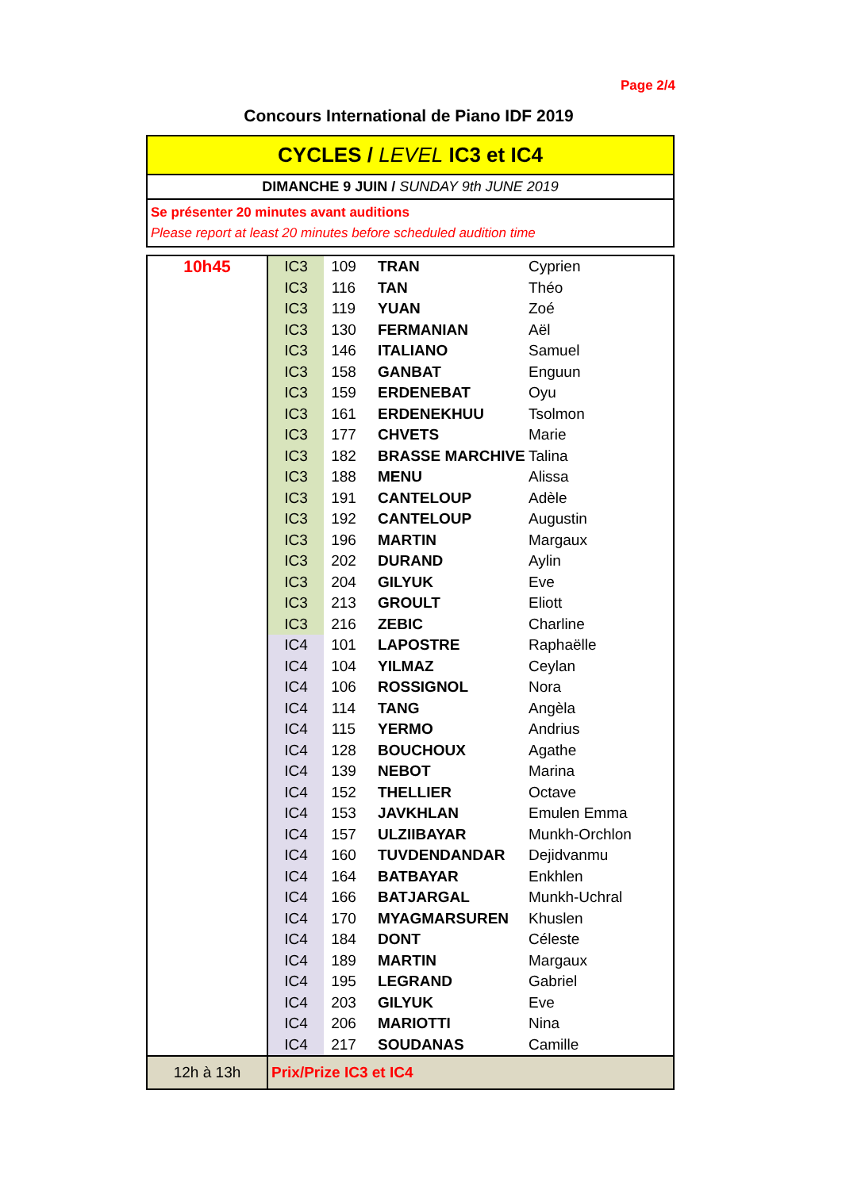Page 2/4
Concours International de Piano IDF 2019
CYCLES / LEVEL IC3 et IC4
DIMANCHE 9 JUIN / SUNDAY 9th JUNE 2019
Se présenter 20 minutes avant auditions
Please report at least 20 minutes before scheduled audition time
| 10h45 | IC3 | 109 | TRAN | Cyprien |
| | IC3 | 116 | TAN | Théo |
| | IC3 | 119 | YUAN | Zoé |
| | IC3 | 130 | FERMANIAN | Aël |
| | IC3 | 146 | ITALIANO | Samuel |
| | IC3 | 158 | GANBAT | Enguun |
| | IC3 | 159 | ERDENEBAT | Oyu |
| | IC3 | 161 | ERDENEKHUU | Tsolmon |
| | IC3 | 177 | CHVETS | Marie |
| | IC3 | 182 | BRASSE MARCHIVE | Talina |
| | IC3 | 188 | MENU | Alissa |
| | IC3 | 191 | CANTELOUP | Adèle |
| | IC3 | 192 | CANTELOUP | Augustin |
| | IC3 | 196 | MARTIN | Margaux |
| | IC3 | 202 | DURAND | Aylin |
| | IC3 | 204 | GILYUK | Eve |
| | IC3 | 213 | GROULT | Eliott |
| | IC3 | 216 | ZEBIC | Charline |
| | IC4 | 101 | LAPOSTRE | Raphaëlle |
| | IC4 | 104 | YILMAZ | Ceylan |
| | IC4 | 106 | ROSSIGNOL | Nora |
| | IC4 | 114 | TANG | Angèla |
| | IC4 | 115 | YERMO | Andrius |
| | IC4 | 128 | BOUCHOUX | Agathe |
| | IC4 | 139 | NEBOT | Marina |
| | IC4 | 152 | THELLIER | Octave |
| | IC4 | 153 | JAVKHLAN | Emulen Emma |
| | IC4 | 157 | ULZIIBAYAR | Munkh-Orchlon |
| | IC4 | 160 | TUVDENDANDAR | Dejidvanmu |
| | IC4 | 164 | BATBAYAR | Enkhlen |
| | IC4 | 166 | BATJARGAL | Munkh-Uchral |
| | IC4 | 170 | MYAGMARSUREN | Khuslen |
| | IC4 | 184 | DONT | Céleste |
| | IC4 | 189 | MARTIN | Margaux |
| | IC4 | 195 | LEGRAND | Gabriel |
| | IC4 | 203 | GILYUK | Eve |
| | IC4 | 206 | MARIOTTI | Nina |
| | IC4 | 217 | SOUDANAS | Camille |
| 12h à 13h | Prix/Prize IC3 et IC4 | | | |